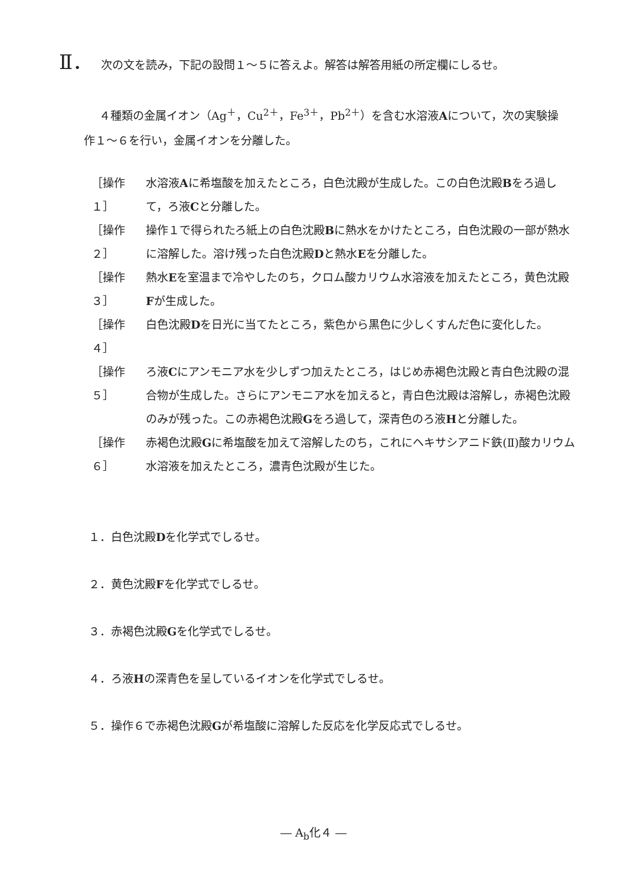Ⅱ． 次の文を読み，下記の設問１～５に答えよ。解答は解答用紙の所定欄にしるせ。
４種類の金属イオン（Ag<sup>＋</sup>，Cu<sup>2＋</sup>，Fe<sup>3＋</sup>，Pb<sup>2＋</sup>）を含む水溶液Aについて，次の実験操作１～６を行い，金属イオンを分離した。
［操作１］ 水溶液Aに希塩酸を加えたところ，白色沈殿が生成した。この白色沈殿Bをろ過して，ろ液Cと分離した。
［操作２］ 操作１で得られたろ紙上の白色沈殿Bに熱水をかけたところ，白色沈殿の一部が熱水に溶解した。溶け残った白色沈殿Dと熱水Eを分離した。
［操作３］ 熱水Eを室温まで冷やしたのち，クロム酸カリウム水溶液を加えたところ，黄色沈殿Fが生成した。
［操作４］ 白色沈殿Dを日光に当てたところ，紫色から黒色に少しくすんだ色に変化した。
［操作５］ ろ液Cにアンモニア水を少しずつ加えたところ，はじめ赤褐色沈殿と青白色沈殿の混合物が生成した。さらにアンモニア水を加えると，青白色沈殿は溶解し，赤褐色沈殿のみが残った。この赤褐色沈殿Gをろ過して，深青色のろ液Hと分離した。
［操作６］ 赤褐色沈殿Gに希塩酸を加えて溶解したのち，これにヘキサシアニド鉄(Ⅱ)酸カリウム水溶液を加えたところ，濃青色沈殿が生じた。
１．白色沈殿Dを化学式でしるせ。
２．黄色沈殿Fを化学式でしるせ。
３．赤褐色沈殿Gを化学式でしるせ。
４．ろ液Hの深青色を呈しているイオンを化学式でしるせ。
５．操作６で赤褐色沈殿Gが希塩酸に溶解した反応を化学反応式でしるせ。
― A<sub>b</sub>化４ ―